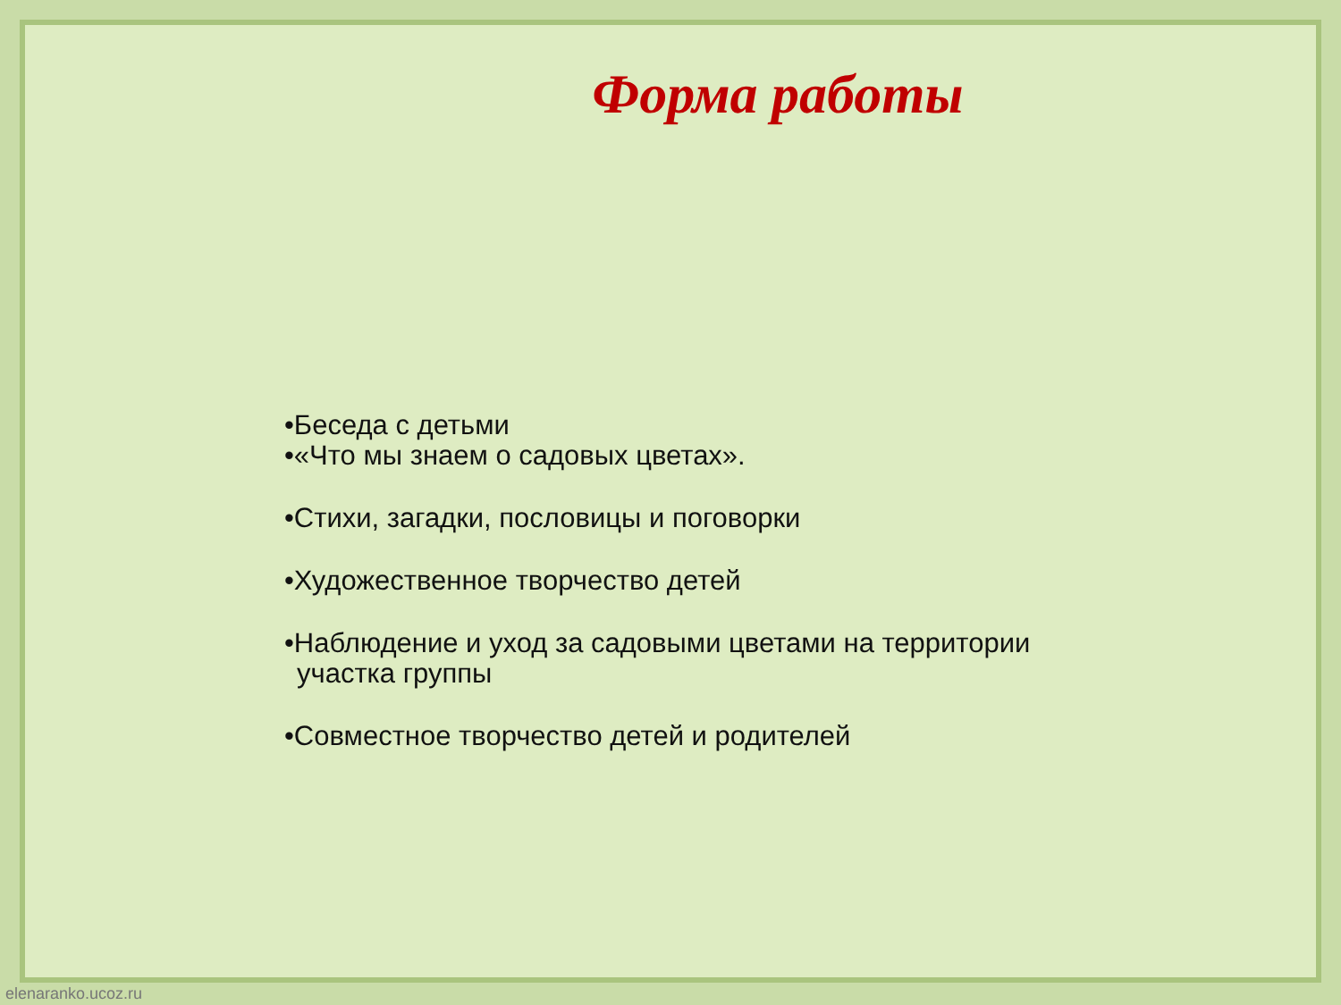Форма работы
•Беседа с детьми
•«Что мы знаем о садовых цветах».
•Стихи, загадки, пословицы и поговорки
•Художественное творчество детей
•Наблюдение и уход за садовыми цветами на территории
участка группы
•Совместное творчество детей и родителей
elenaranko.ucoz.ru